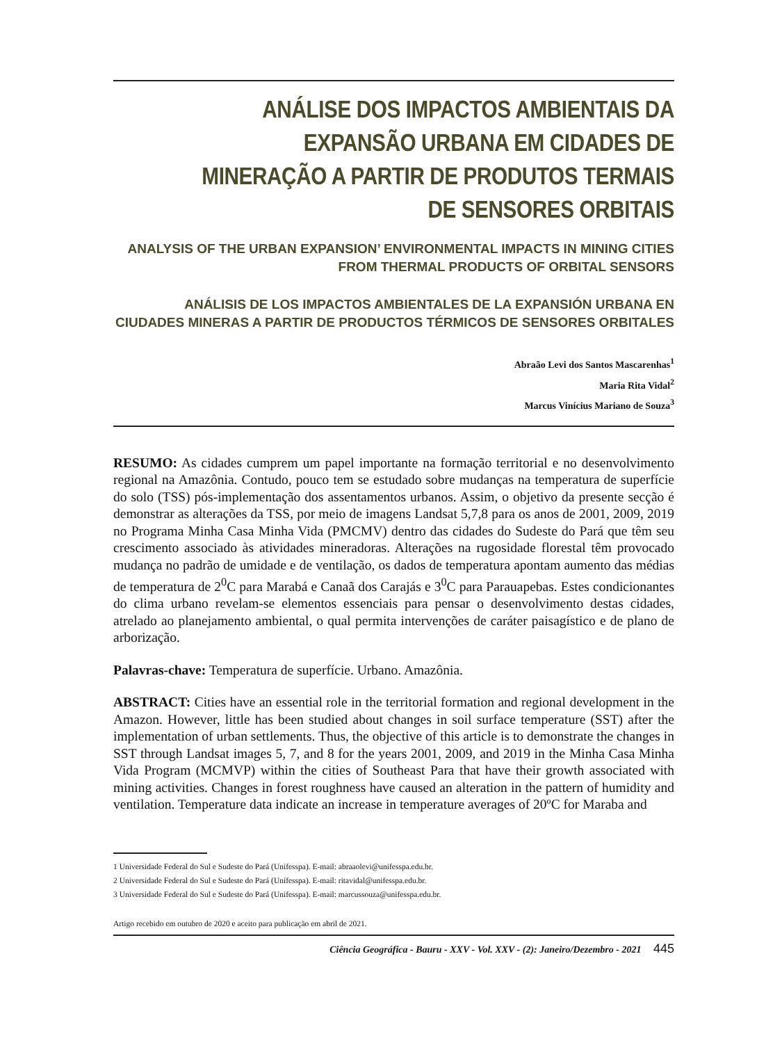ANÁLISE DOS IMPACTOS AMBIENTAIS DA EXPANSÃO URBANA EM CIDADES DE MINERAÇÃO A PARTIR DE PRODUTOS TERMAIS DE SENSORES ORBITAIS
ANALYSIS OF THE URBAN EXPANSION’ ENVIRONMENTAL IMPACTS IN MINING CITIES FROM THERMAL PRODUCTS OF ORBITAL SENSORS
ANÁLISIS DE LOS IMPACTOS AMBIENTALES DE LA EXPANSIÓN URBANA EN CIUDADES MINERAS A PARTIR DE PRODUCTOS TÉRMICOS DE SENSORES ORBITALES
Abraão Levi dos Santos Mascarenhas<sup>1</sup>
Maria Rita Vidal<sup>2</sup>
Marcus Vinícius Mariano de Souza<sup>3</sup>
RESUMO: As cidades cumprem um papel importante na formação territorial e no desenvolvimento regional na Amazônia. Contudo, pouco tem se estudado sobre mudanças na temperatura de superfície do solo (TSS) pós-implementação dos assentamentos urbanos. Assim, o objetivo da presente secção é demonstrar as alterações da TSS, por meio de imagens Landsat 5,7,8 para os anos de 2001, 2009, 2019 no Programa Minha Casa Minha Vida (PMCMV) dentro das cidades do Sudeste do Pará que têm seu crescimento associado às atividades mineradoras. Alterações na rugosidade florestal têm provocado mudança no padrão de umidade e de ventilação, os dados de temperatura apontam aumento das médias de temperatura de 2<sup>0</sup>C para Marabá e Canaã dos Carajás e 3<sup>0</sup>C para Parauapebas. Estes condicionantes do clima urbano revelam-se elementos essenciais para pensar o desenvolvimento destas cidades, atrelado ao planejamento ambiental, o qual permita intervenções de caráter paisagístico e de plano de arborização.
Palavras-chave: Temperatura de superfície. Urbano. Amazônia.
ABSTRACT: Cities have an essential role in the territorial formation and regional development in the Amazon. However, little has been studied about changes in soil surface temperature (SST) after the implementation of urban settlements. Thus, the objective of this article is to demonstrate the changes in SST through Landsat images 5, 7, and 8 for the years 2001, 2009, and 2019 in the Minha Casa Minha Vida Program (MCMVP) within the cities of Southeast Para that have their growth associated with mining activities. Changes in forest roughness have caused an alteration in the pattern of humidity and ventilation. Temperature data indicate an increase in temperature averages of 20ºC for Maraba and
1 Universidade Federal do Sul e Sudeste do Pará (Unifesspa). E-mail: abraaolevi@unifesspa.edu.br.
2 Universidade Federal do Sul e Sudeste do Pará (Unifesspa). E-mail: ritavidal@unifesspa.edu.br.
3 Universidade Federal do Sul e Sudeste do Pará (Unifesspa). E-mail: marcussouza@unifesspa.edu.br.
Artigo recebido em outubro de 2020 e aceito para publicação em abril de 2021.
Ciência Geográfica - Bauru - XXV - Vol. XXV - (2): Janeiro/Dezembro - 2021 445